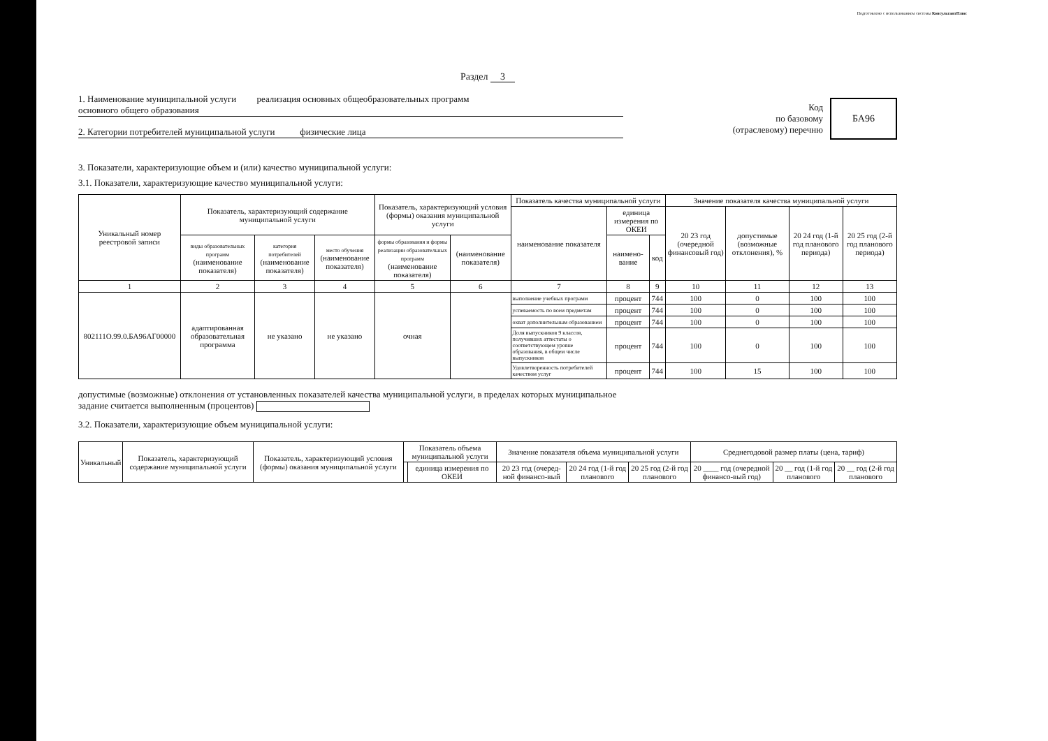Подготовлено с использованием системы КонсультантПлюс
Раздел 3
1. Наименование муниципальной услуги реализация основных общеобразовательных программ
основного общего образования
2. Категории потребителей муниципальной услуги физические лица
Код
по базовому
(отраслевому) перечню
БА96
3. Показатели, характеризующие объем и (или) качество муниципальной услуги:
3.1. Показатели, характеризующие качество муниципальной услуги:
| Уникальный номер реестровой записи | Показатель, характеризующий содержание муниципальной услуги | | | Показатель, характеризующий условия (формы) оказания муниципальной услуги | | Показатель качества муниципальной услуги | | | Значение показателя качества муниципальной услуги | | | |
| --- | --- | --- | --- | --- | --- | --- | --- | --- | --- | --- | --- | --- |
| | | | | | | наименование показателя | единица измерения по ОКЕИ | | 20 23 год (очередной финансовый год) | допустимые (возможные отклонения), % | 20 24 год (1-й год планового периода) | 20 25 год (2-й год планового периода) |
| | виды образовательных программ (наименование показателя) | категория потребителей (наименование показателя) | место обучения (наименование показателя) | формы образования и формы реализации образовательных программ (наименование показателя) | (наименование показателя) | | наимено-вание | код | | | | |
| 1 | 2 | 3 | 4 | 5 | 6 | 7 | 8 | 9 | 10 | 11 | 12 | 13 |
| 802111О.99.0.БА96АГ00000 | адаптированная образовательная программа | не указано | не указано | очная | | выполнение учебных программ | процент | 744 | 100 | 0 | 100 | 100 |
| | | | | | | успеваемость по всем предметам | процент | 744 | 100 | 0 | 100 | 100 |
| | | | | | | охват дополнительным образованием | процент | 744 | 100 | 0 | 100 | 100 |
| | | | | | | Доля выпускников 9 классов, получивших аттестаты о соответствующем уровне образования, в общем числе выпускников | процент | 744 | 100 | 0 | 100 | 100 |
| | | | | | | Удовлетворенность потребителей качеством услуг | процент | 744 | 100 | 15 | 100 | 100 |
допустимые (возможные) отклонения от установленных показателей качества муниципальной услуги, в пределах которых муниципальное
задание считается выполненным (процентов)
3.2. Показатели, характеризующие объем муниципальной услуги:
| Уникальный | Показатель, характеризующий содержание муниципальной услуги | Показатель, характеризующий условия (формы) оказания муниципальной услуги | Показатель объема муниципальной услуги | | Значение показателя объема муниципальной услуги | | | Среднегодовой размер платы (цена, тариф) | | |
| --- | --- | --- | --- | --- | --- | --- | --- | --- | --- | --- |
| | | | | единица измерения по ОКЕИ | 20 23 год (очеред-ной финансо-вый | 20 24 год (1-й год планового | 20 25 год (2-й год планового | 20 ____ год (очередной финансо-вый год) | 20 __ год (1-й год планового | 20 __ год (2-й год планового |